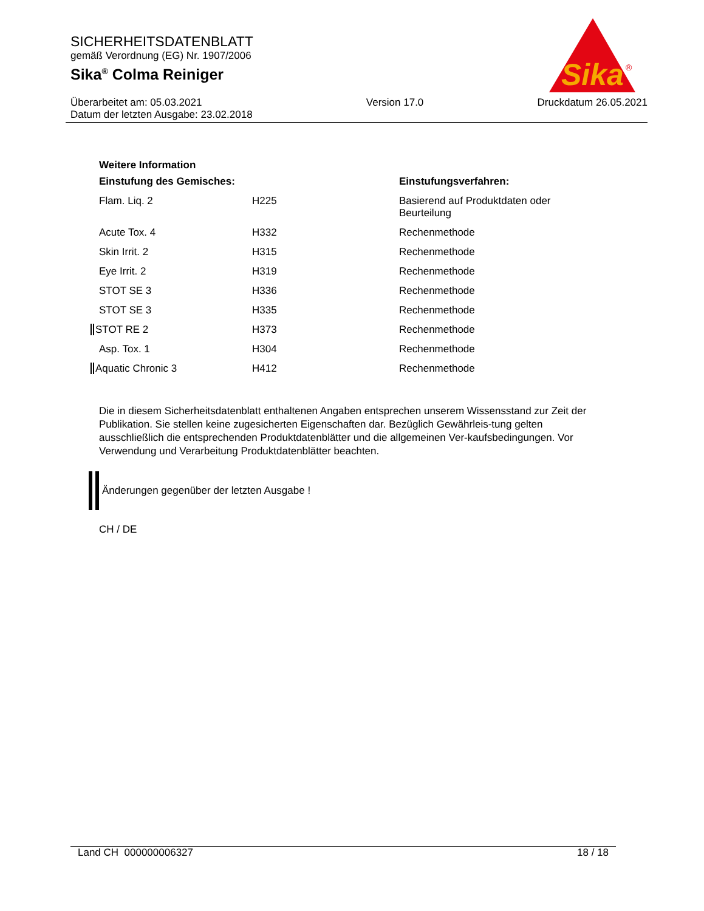Sika
®
SICHERHEITSDATENBLATT
gemäß Verordnung (EG) Nr. 1907/2006
Sika<sup>®</sup> Colma Reiniger
Überarbeitet am: 05.03.2021
Datum der letzten Ausgabe: 23.02.2018
Version 17.0 Druckdatum 26.05.2021
Weitere Information
| Einstufung des Gemisches: | | Einstufungsverfahren: |
| --- | --- | --- |
| Flam. Liq. 2 | H225 | Basierend auf Produktdaten oder Beurteilung |
| Acute Tox. 4 | H332 | Rechenmethode |
| Skin Irrit. 2 | H315 | Rechenmethode |
| Eye Irrit. 2 | H319 | Rechenmethode |
| STOT SE 3 | H336 | Rechenmethode |
| STOT SE 3 | H335 | Rechenmethode |
| STOT RE 2 | H373 | Rechenmethode |
| Asp. Tox. 1 | H304 | Rechenmethode |
| Aquatic Chronic 3 | H412 | Rechenmethode |
Die in diesem Sicherheitsdatenblatt enthaltenen Angaben entsprechen unserem Wissensstand zur Zeit der Publikation. Sie stellen keine zugesicherten Eigenschaften dar. Bezüglich Gewährleis-tung gelten ausschließlich die entsprechenden Produktdatenblätter und die allgemeinen Ver-kaufsbedingungen. Vor Verwendung und Verarbeitung Produktdatenblätter beachten.
Änderungen gegenüber der letzten Ausgabe !
CH / DE
Land CH 000000006327 18 / 18